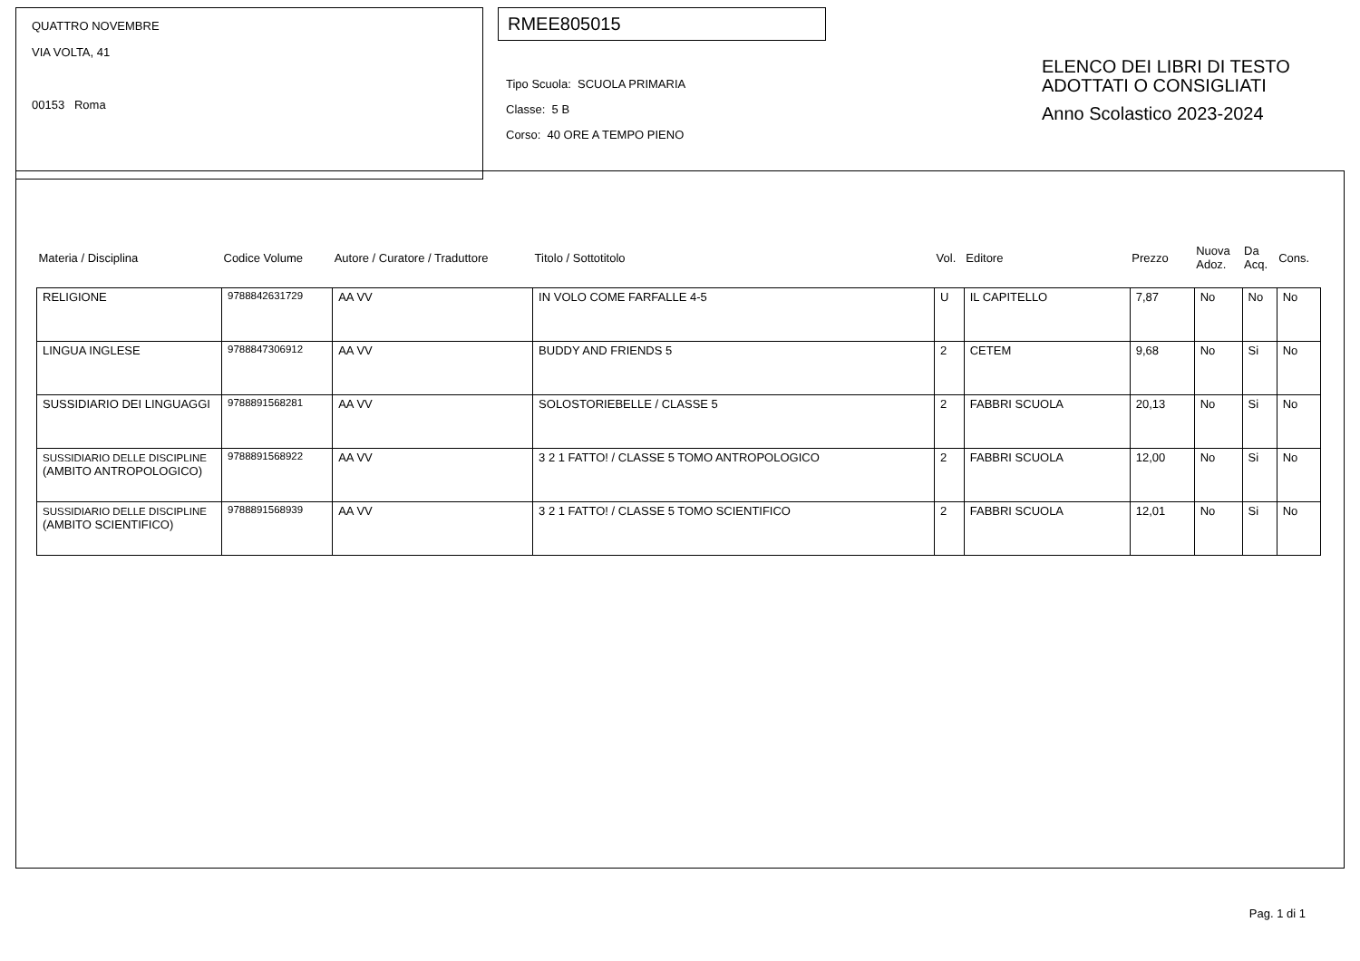QUATTRO NOVEMBRE
VIA VOLTA, 41
00153 Roma
RMEE805015
Tipo Scuola: SCUOLA PRIMARIA
Classe: 5 B
Corso: 40 ORE A TEMPO PIENO
ELENCO DEI LIBRI DI TESTO
ADOTTATI O CONSIGLIATI
Anno Scolastico 2023-2024
| Materia / Disciplina | Codice Volume | Autore / Curatore / Traduttore | Titolo / Sottotitolo | Vol. | Editore | Prezzo | Nuova Adoz. | Da Acq. | Cons. |
| --- | --- | --- | --- | --- | --- | --- | --- | --- | --- |
| RELIGIONE | 9788842631729 | AA VV | IN VOLO COME FARFALLE 4-5 | U | IL CAPITELLO | 7,87 | No | No | No |
| LINGUA INGLESE | 9788847306912 | AA VV | BUDDY AND FRIENDS 5 | 2 | CETEM | 9,68 | No | Si | No |
| SUSSIDIARIO DEI LINGUAGGI | 9788891568281 | AA VV | SOLOSTORIEBELLE / CLASSE 5 | 2 | FABBRI SCUOLA | 20,13 | No | Si | No |
| SUSSIDIARIO DELLE DISCIPLINE (AMBITO ANTROPOLOGICO) | 9788891568922 | AA VV | 3 2 1 FATTO! / CLASSE 5 TOMO ANTROPOLOGICO | 2 | FABBRI SCUOLA | 12,00 | No | Si | No |
| SUSSIDIARIO DELLE DISCIPLINE (AMBITO SCIENTIFICO) | 9788891568939 | AA VV | 3 2 1 FATTO! / CLASSE 5 TOMO SCIENTIFICO | 2 | FABBRI SCUOLA | 12,01 | No | Si | No |
Pag. 1 di 1